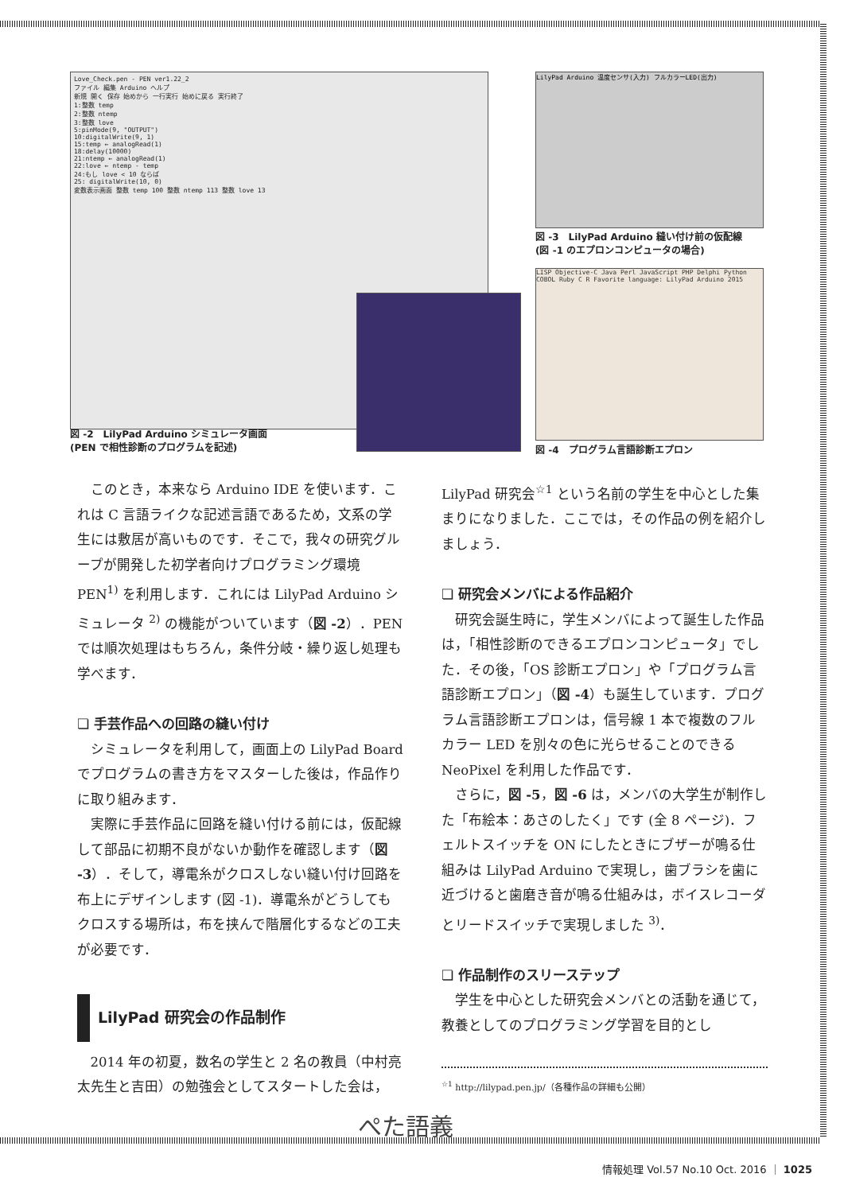Love_Check.pen - PEN ver1.22_2
ファイル 編集 Arduino ヘルプ
新規 開く 保存 始めから 一行実行 始めに戻る 実行終了
1:整数 temp
2:整数 ntemp
3:整数 love
5:pinMode(9, "OUTPUT")
10:digitalWrite(9, 1)
15:temp ← analogRead(1)
18:delay(10000)
21:ntemp ← analogRead(1)
22:love ← ntemp - temp
24:もし love < 10 ならば
25: digitalWrite(10, 0)
変数表示画面 整数 temp 100 整数 ntemp 113 整数 love 13
LilyPad Arduino 温度センサ(入力) フルカラーLED(出力)
図 -3　LilyPad Arduino 縫い付け前の仮配線
(図 -1 のエプロンコンピュータの場合)
LISP Objective-C Java Perl JavaScript PHP Delphi Python COBOL Ruby C R Favorite language: LilyPad Arduino 2015
図 -2　LilyPad Arduino シミュレータ画面
(PEN で相性診断のプログラムを記述)
図 -4　プログラム言語診断エプロン
このとき，本来なら Arduino IDE を使います．これは C 言語ライクな記述言語であるため，文系の学生には敷居が高いものです．そこで，我々の研究グループが開発した初学者向けプログラミング環境 PEN<sup>1)</sup> を利用します．これには LilyPad Arduino シミュレータ <sup>2)</sup> の機能がついています（図 -2）．PEN では順次処理はもちろん，条件分岐・繰り返し処理も学べます．
❏ 手芸作品への回路の縫い付け
シミュレータを利用して，画面上の LilyPad Board でプログラムの書き方をマスターした後は，作品作りに取り組みます．
実際に手芸作品に回路を縫い付ける前には，仮配線して部品に初期不良がないか動作を確認します（図 -3）．そして，導電糸がクロスしない縫い付け回路を布上にデザインします (図 -1)．導電糸がどうしてもクロスする場所は，布を挟んで階層化するなどの工夫が必要です．
LilyPad 研究会の作品制作
2014 年の初夏，数名の学生と 2 名の教員（中村亮太先生と吉田）の勉強会としてスタートした会は，
LilyPad 研究会<sup>☆1</sup> という名前の学生を中心とした集まりになりました．ここでは，その作品の例を紹介しましょう．
❏ 研究会メンバによる作品紹介
研究会誕生時に，学生メンバによって誕生した作品は，「相性診断のできるエプロンコンピュータ」でした．その後，「OS 診断エプロン」や「プログラム言語診断エプロン」（図 -4）も誕生しています．プログラム言語診断エプロンは，信号線 1 本で複数のフルカラー LED を別々の色に光らせることのできる NeoPixel を利用した作品です．
さらに，図 -5，図 -6 は，メンバの大学生が制作した「布絵本：あさのしたく」です (全 8 ページ)．フェルトスイッチを ON にしたときにブザーが鳴る仕組みは LilyPad Arduino で実現し，歯ブラシを歯に近づけると歯磨き音が鳴る仕組みは，ボイスレコーダとリードスイッチで実現しました <sup>3)</sup>．
❏ 作品制作のスリーステップ
学生を中心とした研究会メンバとの活動を通じて，教養としてのプログラミング学習を目的とし
<sup>☆1</sup> http://lilypad.pen.jp/（各種作品の詳細も公開）
ぺた語義
情報処理 Vol.57 No.10 Oct. 2016 ｜ 1025